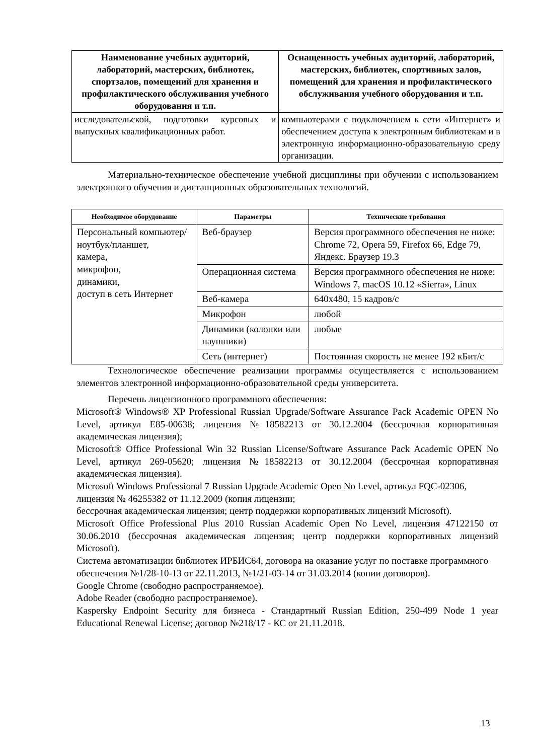| Наименование учебных аудиторий, лабораторий, мастерских, библиотек, спортзалов, помещений для хранения и профилактического обслуживания учебного оборудования и т.п. | Оснащенность учебных аудиторий, лабораторий, мастерских, библиотек, спортивных залов, помещений для хранения и профилактического обслуживания учебного оборудования и т.п. |
| --- | --- |
| исследовательской, подготовки курсовых и выпускных квалификационных работ. | компьютерами с подключением к сети «Интернет» и обеспечением доступа к электронным библиотекам и в электронную информационно-образовательную среду организации. |
Материально-техническое обеспечение учебной дисциплины при обучении с использованием электронного обучения и дистанционных образовательных технологий.
| Необходимое оборудование | Параметры | Технические требования |
| --- | --- | --- |
| Персональный компьютер/ ноутбук/планшет, камера, микрофон, динамики, доступ в сеть Интернет | Веб-браузер | Версия программного обеспечения не ниже: Chrome 72, Opera 59, Firefox 66, Edge 79, Яндекс. Браузер 19.3 |
| | Операционная система | Версия программного обеспечения не ниже: Windows 7, macOS 10.12 «Sierra», Linux |
| | Веб-камера | 640х480, 15 кадров/с |
| | Микрофон | любой |
| | Динамики (колонки или наушники) | любые |
| | Сеть (интернет) | Постоянная скорость не менее 192 кБит/с |
Технологическое обеспечение реализации программы осуществляется с использованием элементов электронной информационно-образовательной среды университета.
Перечень лицензионного программного обеспечения:
Microsoft® Windows® XP Professional Russian Upgrade/Software Assurance Pack Academic OPEN No Level, артикул E85-00638; лицензия №18582213 от 30.12.2004 (бессрочная корпоративная академическая лицензия);
Microsoft® Office Professional Win 32 Russian License/Software Assurance Pack Academic OPEN No Level, артикул 269-05620; лицензия №18582213 от 30.12.2004 (бессрочная корпоративная академическая лицензия).
Microsoft Windows Professional 7 Russian Upgrade Academic Open No Level, артикул FQC-02306, лицензия № 46255382 от 11.12.2009 (копия лицензии;
бессрочная академическая лицензия; центр поддержки корпоративных лицензий Microsoft).
Microsoft Office Professional Plus 2010 Russian Academic Open No Level, лицензия 47122150 от 30.06.2010 (бессрочная академическая лицензия; центр поддержки корпоративных лицензий Microsoft).
Система автоматизации библиотек ИРБИС64, договора на оказание услуг по поставке программного обеспечения №1/28-10-13 от 22.11.2013, №1/21-03-14 от 31.03.2014 (копии договоров).
Google Chrome (свободно распространяемое).
Adobe Reader (свободно распространяемое).
Kaspersky Endpoint Security для бизнеса - Стандартный Russian Edition, 250-499 Node 1 year Educational Renewal License; договор №218/17 - КС от 21.11.2018.
13